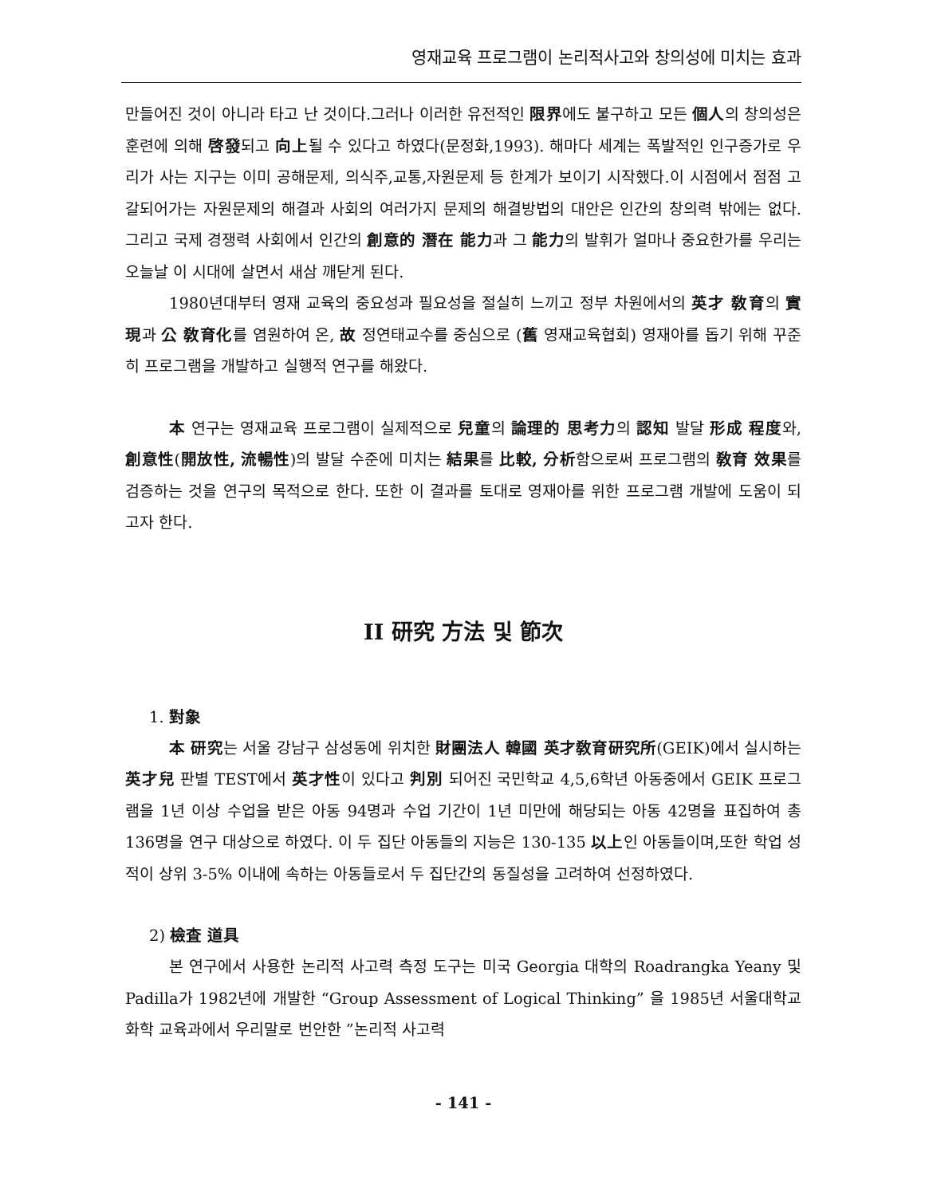영재교육 프로그램이 논리적사고와 창의성에 미치는 효과
만들어진 것이 아니라 타고 난 것이다.그러나 이러한 유전적인 限界에도 불구하고 모든 個人의 창의성은 훈련에 의해 啓發되고 向上될 수 있다고 하였다(문정화,1993). 해마다 세계는 폭발적인 인구증가로 우리가 사는 지구는 이미 공해문제, 의식주,교통,자원문제 등 한계가 보이기 시작했다.이 시점에서 점점 고갈되어가는 자원문제의 해결과 사회의 여러가지 문제의 해결방법의 대안은 인간의 창의력 밖에는 없다. 그리고 국제 경쟁력 사회에서 인간의 創意的 潛在 能力과 그 能力의 발휘가 얼마나 중요한가를 우리는 오늘날 이 시대에 살면서 새삼 깨닫게 된다.
1980년대부터 영재 교육의 중요성과 필요성을 절실히 느끼고 정부 차원에서의 英才 敎育의 實現과 公 敎育化를 염원하여 온, 故 정연태교수를 중심으로 (舊 영재교육협회) 영재아를 돕기 위해 꾸준히 프로그램을 개발하고 실행적 연구를 해왔다.
本 연구는 영재교육 프로그램이 실제적으로 兒童의 論理的 思考力의 認知 발달 形成 程度와, 創意性(開放性, 流暢性)의 발달 수준에 미치는 結果를 比較, 分析함으로써 프로그램의 敎育 效果를 검증하는 것을 연구의 목적으로 한다. 또한 이 결과를 토대로 영재아를 위한 프로그램 개발에 도움이 되고자 한다.
II 研究 方法 및 節次
1. 對象
本 研究는 서울 강남구 삼성동에 위치한 財團法人 韓國 英才敎育研究所(GEIK)에서 실시하는 英才兒 판별 TEST에서 英才性이 있다고 判別 되어진 국민학교 4,5,6학년 아동중에서 GEIK 프로그램을 1년 이상 수업을 받은 아동 94명과 수업 기간이 1년 미만에 해당되는 아동 42명을 표집하여 총 136명을 연구 대상으로 하였다. 이 두 집단 아동들의 지능은 130-135 以上인 아동들이며,또한 학업 성적이 상위 3-5% 이내에 속하는 아동들로서 두 집단간의 동질성을 고려하여 선정하였다.
2) 檢査 道具
본 연구에서 사용한 논리적 사고력 측정 도구는 미국 Georgia 대학의 Roadrangka Yeany 및 Padilla가 1982년에 개발한 “Group Assessment of Logical Thinking” 을 1985년 서울대학교 화학 교육과에서 우리말로 번안한 ”논리적 사고력
- 141 -